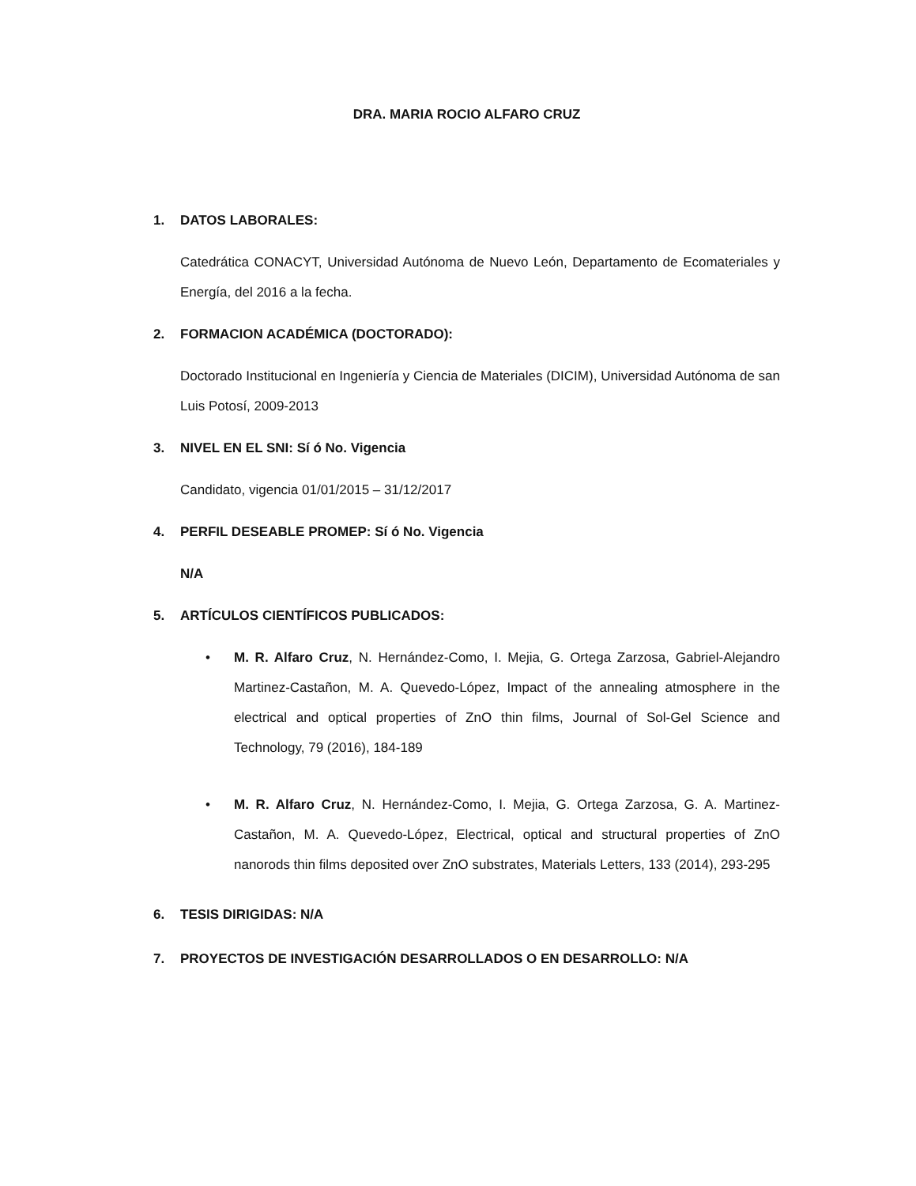DRA. MARIA ROCIO ALFARO CRUZ
1. DATOS LABORALES:
Catedrática CONACYT, Universidad Autónoma de Nuevo León, Departamento de Ecomateriales y Energía, del 2016 a la fecha.
2. FORMACION ACADÉMICA (DOCTORADO):
Doctorado Institucional en Ingeniería y Ciencia de Materiales (DICIM), Universidad Autónoma de san Luis Potosí, 2009-2013
3. NIVEL EN EL SNI: Sí ó No. Vigencia
Candidato, vigencia 01/01/2015 – 31/12/2017
4. PERFIL DESEABLE PROMEP: Sí ó No. Vigencia
N/A
5. ARTÍCULOS CIENTÍFICOS PUBLICADOS:
• M. R. Alfaro Cruz, N. Hernández-Como, I. Mejia, G. Ortega Zarzosa, Gabriel-Alejandro Martinez-Castañon, M. A. Quevedo-López, Impact of the annealing atmosphere in the electrical and optical properties of ZnO thin films, Journal of Sol-Gel Science and Technology, 79 (2016), 184-189
• M. R. Alfaro Cruz, N. Hernández-Como, I. Mejia, G. Ortega Zarzosa, G. A. Martinez-Castañon, M. A. Quevedo-López, Electrical, optical and structural properties of ZnO nanorods thin films deposited over ZnO substrates, Materials Letters, 133 (2014), 293-295
6. TESIS DIRIGIDAS: N/A
7. PROYECTOS DE INVESTIGACIÓN DESARROLLADOS O EN DESARROLLO: N/A